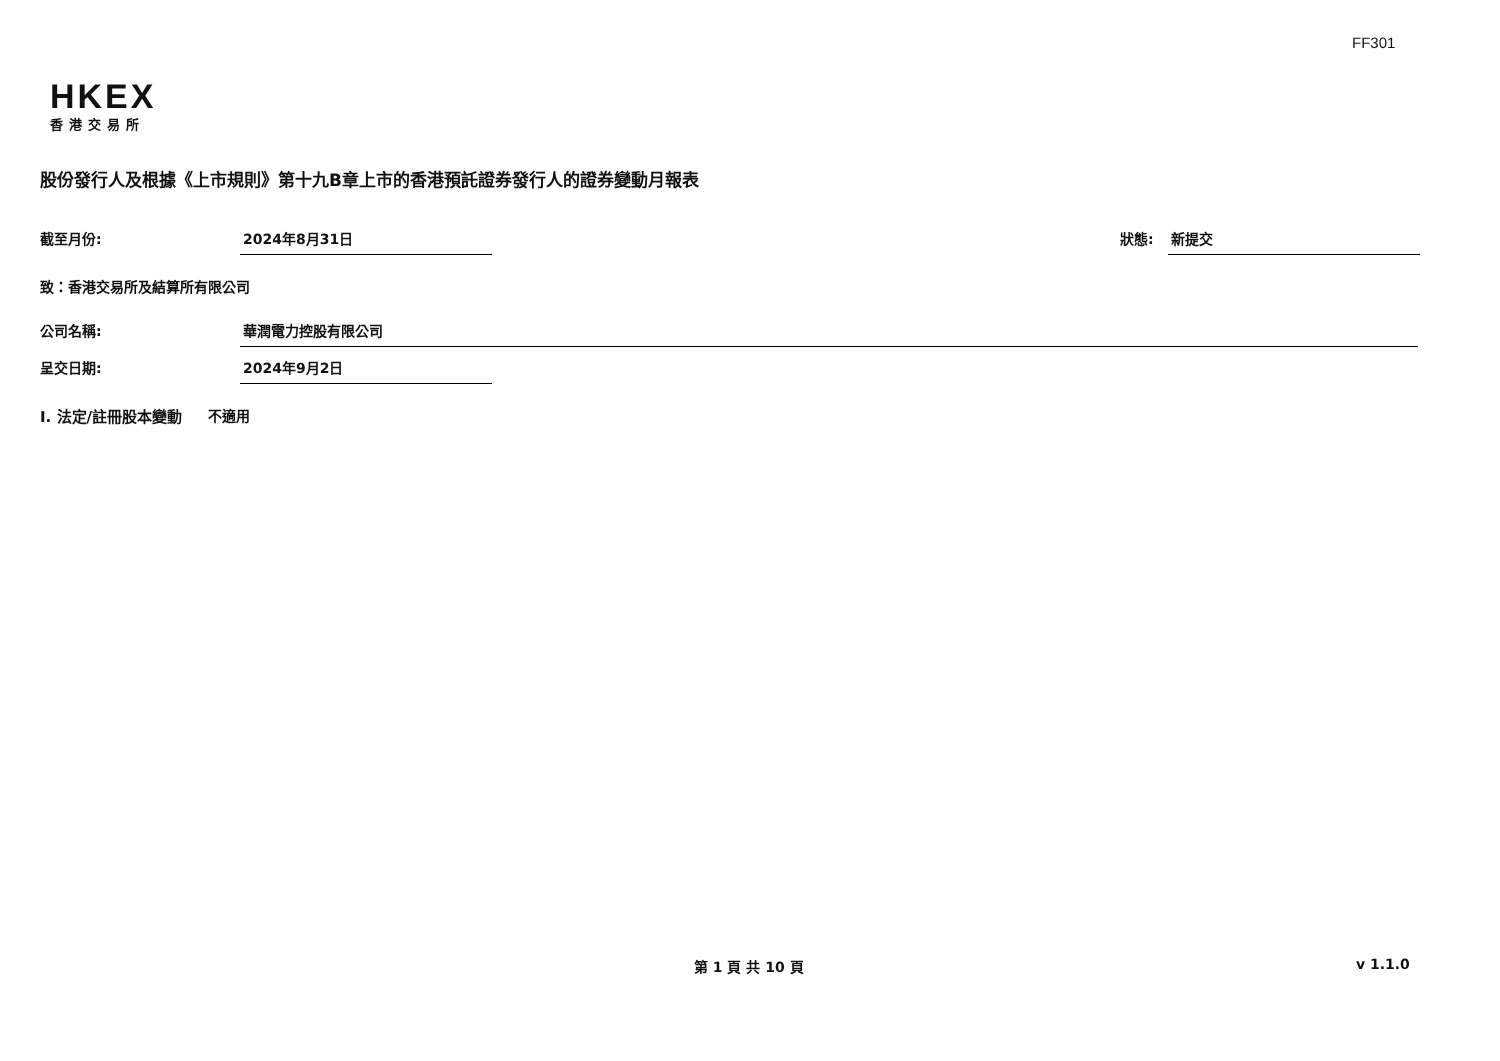FF301
HKEX
香港交易所
股份發行人及根據《上市規則》第十九B章上市的香港預託證券發行人的證券變動月報表
截至月份: 2024年8月31日 狀態: 新提交
致：香港交易所及結算所有限公司
公司名稱: 華潤電力控股有限公司
呈交日期: 2024年9月2日
I. 法定/註冊股本變動 不適用
第 1 頁 共 10 頁 v 1.1.0